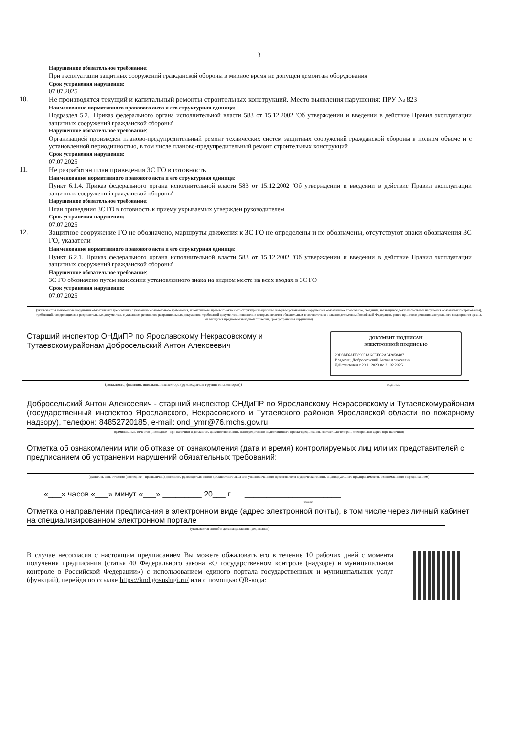3
Нарушенное обязательное требование:
При эксплуатации защитных сооружений гражданской обороны в мирное время не допущен демонтаж оборудования
Срок устранения нарушения:
07.07.2025
10.
Не производятся текущий и капитальный ремонты строительных конструкций. Место выявления нарушения: ПРУ № 823
Наименование нормативного правового акта и его структурная единица:
Подраздел 5.2.. Приказ федерального органа исполнительной власти 583 от 15.12.2002 'Об утверждении и введении в действие Правил эксплуатации защитных сооружений гражданской обороны'
Нарушенное обязательное требование:
Организацией произведен планово-предупредительный ремонт технических систем защитных сооружений гражданской обороны в полном объеме и с установленной периодичностью, в том числе планово-предупредительный ремонт строительных конструкций
Срок устранения нарушения:
07.07.2025
11.
Не разработан план приведения ЗС ГО в готовность
Наименование нормативного правового акта и его структурная единица:
Пункт 6.1.4. Приказ федерального органа исполнительной власти 583 от 15.12.2002 'Об утверждении и введении в действие Правил эксплуатации защитных сооружений гражданской обороны'
Нарушенное обязательное требование:
План приведения ЗС ГО в готовность к приему укрываемых утвержден руководителем
Срок устранения нарушения:
07.07.2025
12.
Защитное сооружение ГО не обозначено, маршруты движения к ЗС ГО не определены и не обозначены, отсутствуют знаки обозначения ЗС ГО, указатели
Наименование нормативного правового акта и его структурная единица:
Пункт 6.2.1. Приказ федерального органа исполнительной власти 583 от 15.12.2002 'Об утверждении и введении в действие Правил эксплуатации защитных сооружений гражданской обороны'
Нарушенное обязательное требование:
ЗС ГО обозначено путем нанесения установленного знака на видном месте на всех входах в ЗС ГО
Срок устранения нарушения:
07.07.2025
(указываются выявленные нарушения обязательных требований (с указанием обязательного требования, нормативного правового акта и его структурной единицы, которым установлено нарушенное обязательное требование, сведений, являющихся доказательствами нарушения обязательного требования), требований, содержащихся в разрешительных документах, с указанием реквизитов разрешительных документов, требований документов, исполнение которых является обязательным в соответствии с законодательством Российской Федерации, ранее принятого решения контрольного (надзорного) органа, являющихся предметом выездной проверки, срок устранения нарушения)
Старший инспектор ОНДиПР по Ярославскому Некрасовскому и Тутаевскомурайонам Добросельский Антон Алексеевич
ДОКУМЕНТ ПОДПИСАН
ЭЛЕКТРОННОЙ ПОДПИСЬЮ
29D8BF6AFF89051A6CEFC2A342058487
Владелец: Добросельский Антон Алексеевич
Действителен с 29.11.2023 по 21.02.2025
(должность, фамилия, инициалы инспектора (руководителя группы инспекторов)) подпись
Добросельский Антон Алексеевич - старший инспектор ОНДиПР по Ярославскому Некрасовскому и Тутаевскомурайонам (государственный инспектор Ярославского, Некрасовского и Тутаевского районов Ярославской области по пожарному надзору), телефон: 84852720185, e-mail: ond_ymr@76.mchs.gov.ru
(фамилия, имя, отчество (последнее – при наличии) и должность должностного лица, непосредственно подготовившего проект предписания, контактный телефон, электронный адрес (при наличии))
Отметка об ознакомлении или об отказе от ознакомления (дата и время) контролируемых лиц или их представителей с предписанием об устранении нарушений обязательных требований:
(фамилия, имя, отчество (последнее – при наличии) должность руководителя, иного должностного лица или уполномоченного представителя юридического лица, индивидуального предпринимателя, ознакомленного с предписанием)
«___» часов «___» минут «___» _________ 20___ г. ______________________
(подпись)
Отметка о направлении предписания в электронном виде (адрес электронной почты), в том числе через личный кабинет на специализированном электронном портале
(указывается способ и дата направления предписания)
В случае несогласия с настоящим предписанием Вы можете обжаловать его в течение 10 рабочих дней с момента получения предписания (статья 40 Федерального закона «О государственном контроле (надзоре) и муниципальном контроле в Российской Федерации») с использованием единого портала государственных и муниципальных услуг (функций), перейдя по ссылке https://knd.gosuslugi.ru/ или с помощью QR-кода: